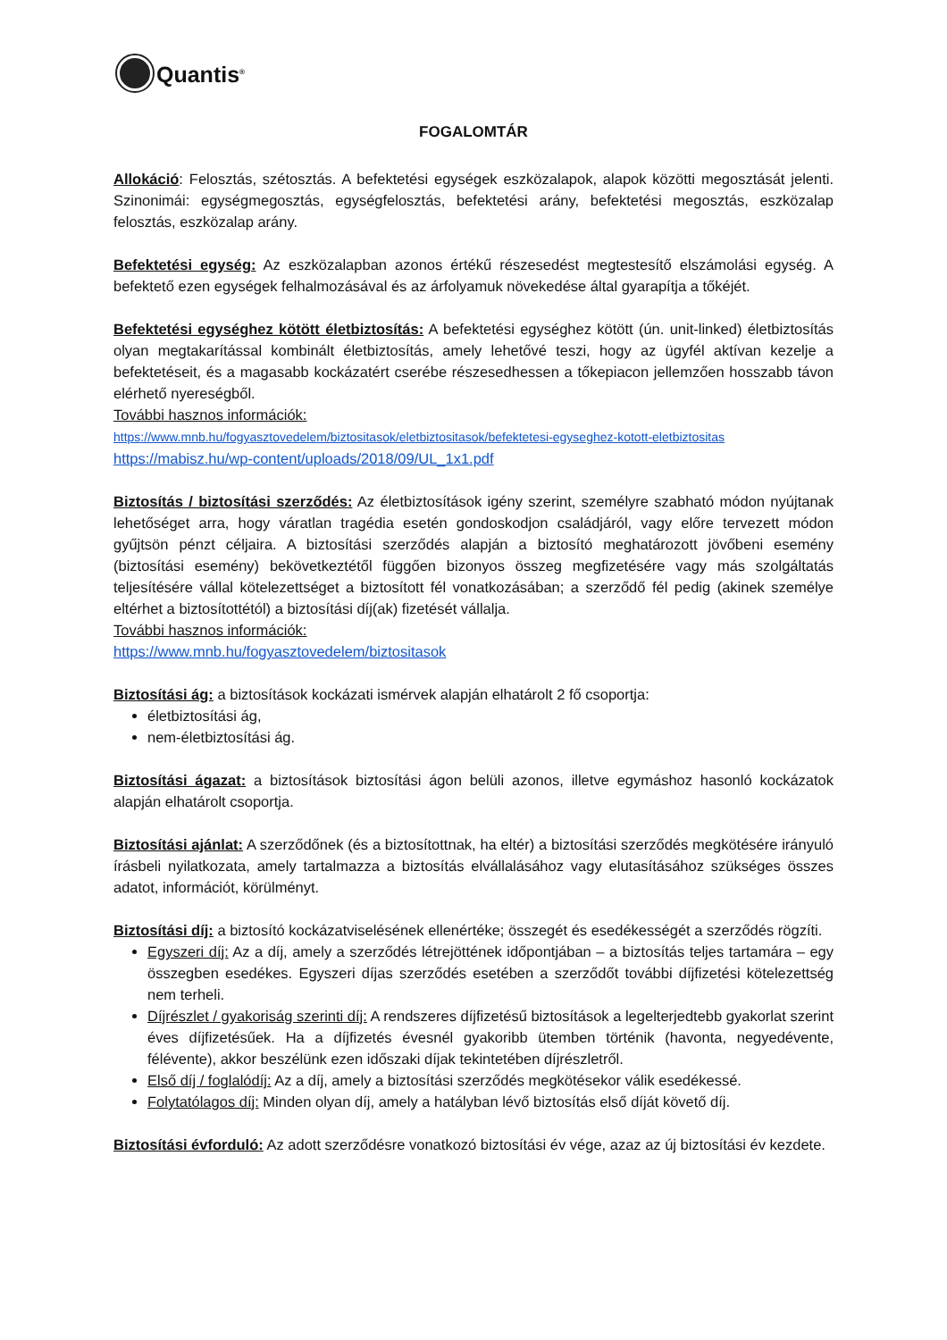Quantis<sup>®</sup>
FOGALOMTÁR
Allokáció: Felosztás, szétosztás. A befektetési egységek eszközalapok, alapok közötti megosztását jelenti. Szinonimái: egységmegosztás, egységfelosztás, befektetési arány, befektetési megosztás, eszközalap felosztás, eszközalap arány.
Befektetési egység: Az eszközalapban azonos értékű részesedést megtestesítő elszámolási egység. A befektető ezen egységek felhalmozásával és az árfolyamuk növekedése által gyarapítja a tőkéjét.
Befektetési egységhez kötött életbiztosítás: A befektetési egységhez kötött (ún. unit-linked) életbiztosítás olyan megtakarítással kombinált életbiztosítás, amely lehetővé teszi, hogy az ügyfél aktívan kezelje a befektetéseit, és a magasabb kockázatért cserébe részesedhessen a tőkepiacon jellemzően hosszabb távon elérhető nyereségből.
További hasznos információk:
https://www.mnb.hu/fogyasztovedelem/biztositasok/eletbiztositasok/befektetesi-egyseghez-kotott-eletbiztositas
https://mabisz.hu/wp-content/uploads/2018/09/UL_1x1.pdf
Biztosítás / biztosítási szerződés: Az életbiztosítások igény szerint, személyre szabható módon nyújtanak lehetőséget arra, hogy váratlan tragédia esetén gondoskodjon családjáról, vagy előre tervezett módon gyűjtsön pénzt céljaira. A biztosítási szerződés alapján a biztosító meghatározott jövőbeni esemény (biztosítási esemény) bekövetkeztétől függően bizonyos összeg megfizetésére vagy más szolgáltatás teljesítésére vállal kötelezettséget a biztosított fél vonatkozásában; a szerződő fél pedig (akinek személye eltérhet a biztosítottétól) a biztosítási díj(ak) fizetését vállalja.
További hasznos információk:
https://www.mnb.hu/fogyasztovedelem/biztositasok
Biztosítási ág: a biztosítások kockázati ismérvek alapján elhatárolt 2 fő csoportja:
életbiztosítási ág,
nem-életbiztosítási ág.
Biztosítási ágazat: a biztosítások biztosítási ágon belüli azonos, illetve egymáshoz hasonló kockázatok alapján elhatárolt csoportja.
Biztosítási ajánlat: A szerződőnek (és a biztosítottnak, ha eltér) a biztosítási szerződés megkötésére irányuló írásbeli nyilatkozata, amely tartalmazza a biztosítás elvállalásához vagy elutasításához szükséges összes adatot, információt, körülményt.
Biztosítási díj: a biztosító kockázatviselésének ellenértéke; összegét és esedékességét a szerződés rögzíti.
Egyszeri díj: Az a díj, amely a szerződés létrejöttének időpontjában – a biztosítás teljes tartamára – egy összegben esedékes. Egyszeri díjas szerződés esetében a szerződőt további díjfizetési kötelezettség nem terheli.
Díjrészlet / gyakoriság szerinti díj: A rendszeres díjfizetésű biztosítások a legelterjedtebb gyakorlat szerint éves díjfizetésűek. Ha a díjfizetés évesnél gyakoribb ütemben történik (havonta, negyedévente, félévente), akkor beszélünk ezen időszaki díjak tekintetében díjrészletről.
Első díj / foglalódíj: Az a díj, amely a biztosítási szerződés megkötésekor válik esedékessé.
Folytatólagos díj: Minden olyan díj, amely a hatályban lévő biztosítás első díját követő díj.
Biztosítási évforduló: Az adott szerződésre vonatkozó biztosítási év vége, azaz az új biztosítási év kezdete.